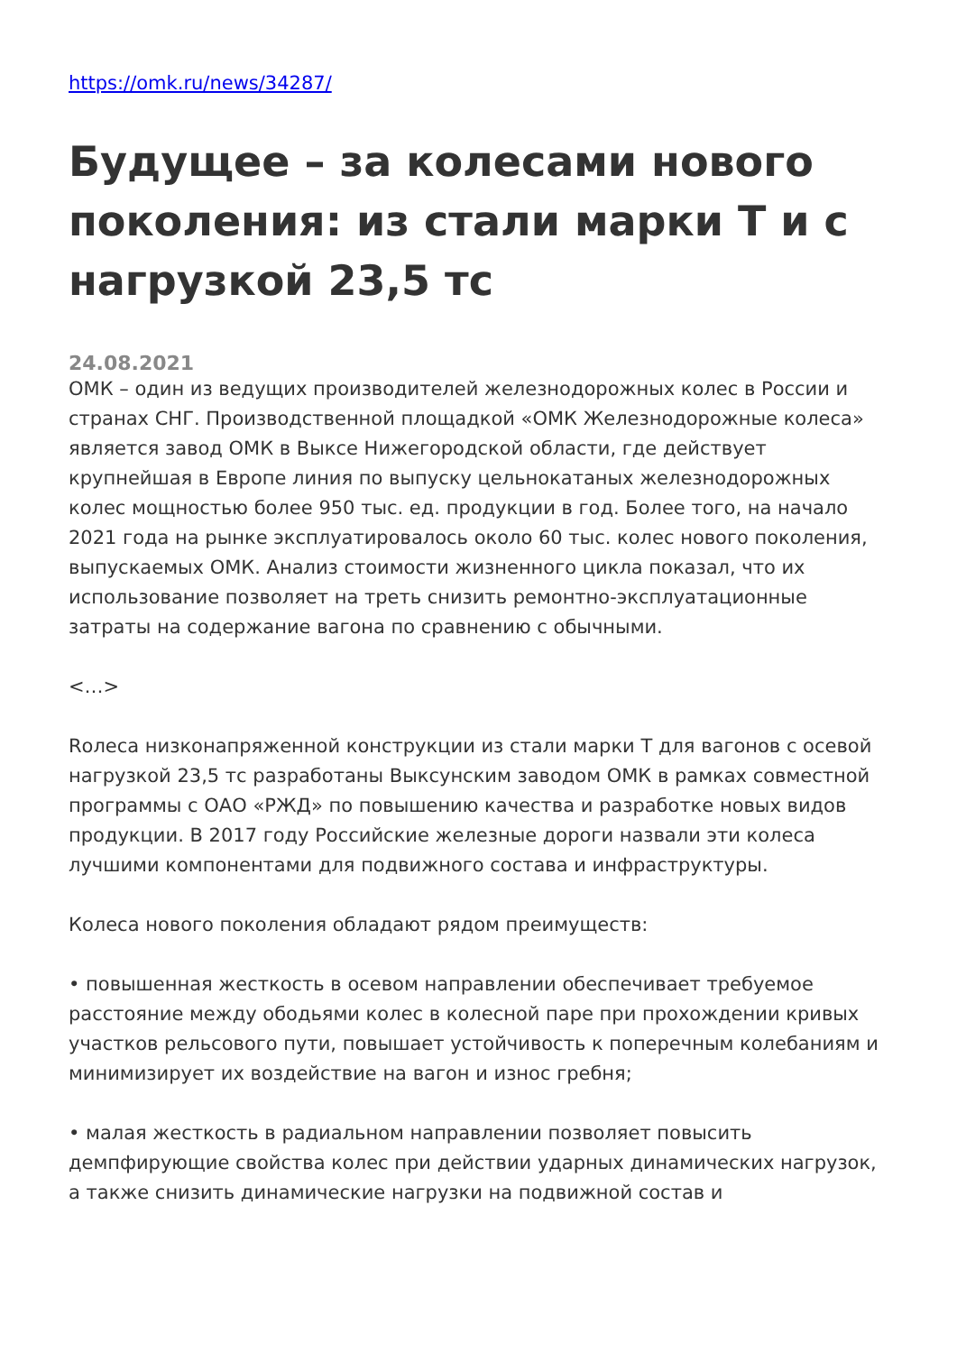https://omk.ru/news/34287/
Будущее – за колесами нового поколения: из стали марки Т и с нагрузкой 23,5 тс
24.08.2021
ОМК – один из ведущих производителей железнодорожных колес в России и странах СНГ. Производственной площадкой «ОМК Железнодорожные колеса» является завод ОМК в Выксе Нижегородской области, где действует крупнейшая в Европе линия по выпуску цельнокатаных железнодорожных колес мощностью более 950 тыс. ед. продукции в год. Более того, на начало 2021 года на рынке эксплуатировалось около 60 тыс. колес нового поколения, выпускаемых ОМК. Анализ стоимости жизненного цикла показал, что их использование позволяет на треть снизить ремонтно-эксплуатационные затраты на содержание вагона по сравнению с обычными.
<…>
Rолеса низконапряженной конструкции из стали марки Т для вагонов с осевой нагрузкой 23,5 тс разработаны Выксунским заводом ОМК в рамках совместной программы с ОАО «РЖД» по повышению качества и разработке новых видов продукции. В 2017 году Российские железные дороги назвали эти колеса лучшими компонентами для подвижного состава и инфраструктуры.
Колеса нового поколения обладают рядом преимуществ:
• повышенная жесткость в осевом направлении обеспечивает требуемое расстояние между ободьями колес в колесной паре при прохождении кривых участков рельсового пути, повышает устойчивость к поперечным колебаниям и минимизирует их воздействие на вагон и износ гребня;
• малая жесткость в радиальном направлении позволяет повысить демпфирующие свойства колес при действии ударных динамических нагрузок, а также снизить динамические нагрузки на подвижной состав и